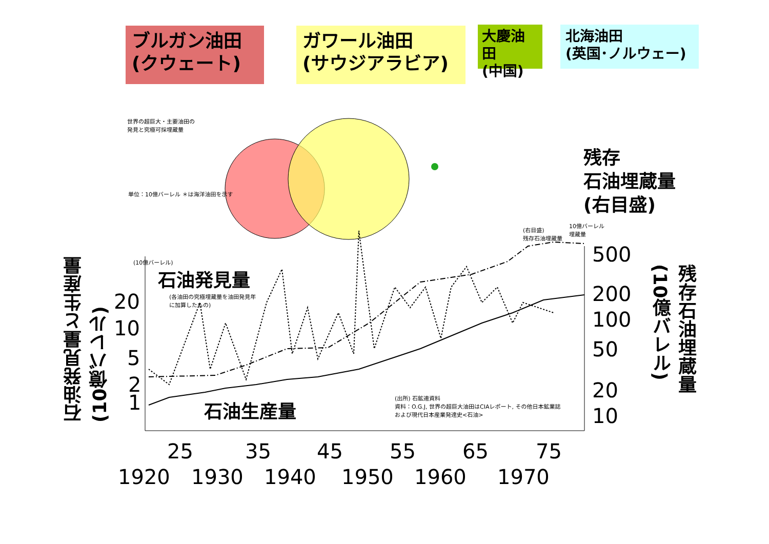ブルガン油田
(クウェート)
ガワール油田
(サウジアラビア)
大慶油田
(中国)
北海油田
(英国･ノルウェー)
世界の超巨大・主要油田の
発見と究極可採埋蔵量
単位：10億バーレル ＊は海洋油田を示す
(10億バーレル)
(右目盛)
残存石油埋蔵量
10億バーレル
埋蔵量
(各油田の究極埋蔵量を油田発見年
に加算したもの)
(出所) 石鉱連資料
資料：O.G.J, 世界の超巨大油田はCIAレポート, その他日本鉱業誌
および現代日本産業発達史<石油>
残存
石油埋蔵量
(右目盛)
石油発見量
石油生産量
石油発見量と生産量
(10億バレル)
残存石油埋蔵量
(10億バレル)
20
10
5
2
1
500
200
100
50
20
10
25 35 45 55 65 75
1920 1930 1940 1950 1960 1970